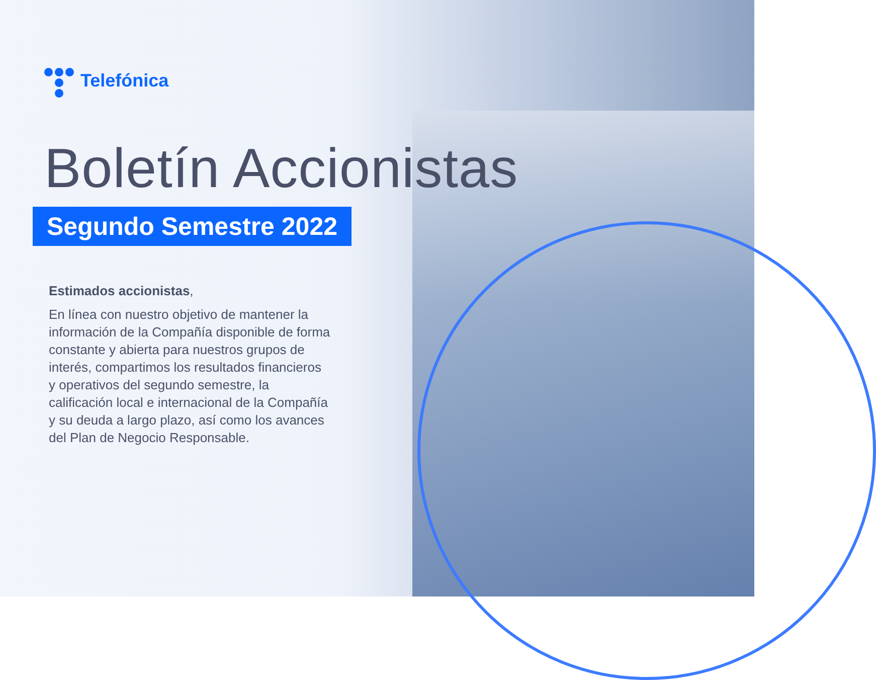Telefónica
Boletín Accionistas
Segundo Semestre 2022
Estimados accionistas,
En línea con nuestro objetivo de mantener la información de la Compañía disponible de forma constante y abierta para nuestros grupos de interés, compartimos los resultados financieros y operativos del segundo semestre, la calificación local e internacional de la Compañía y su deuda a largo plazo, así como los avances del Plan de Negocio Responsable.